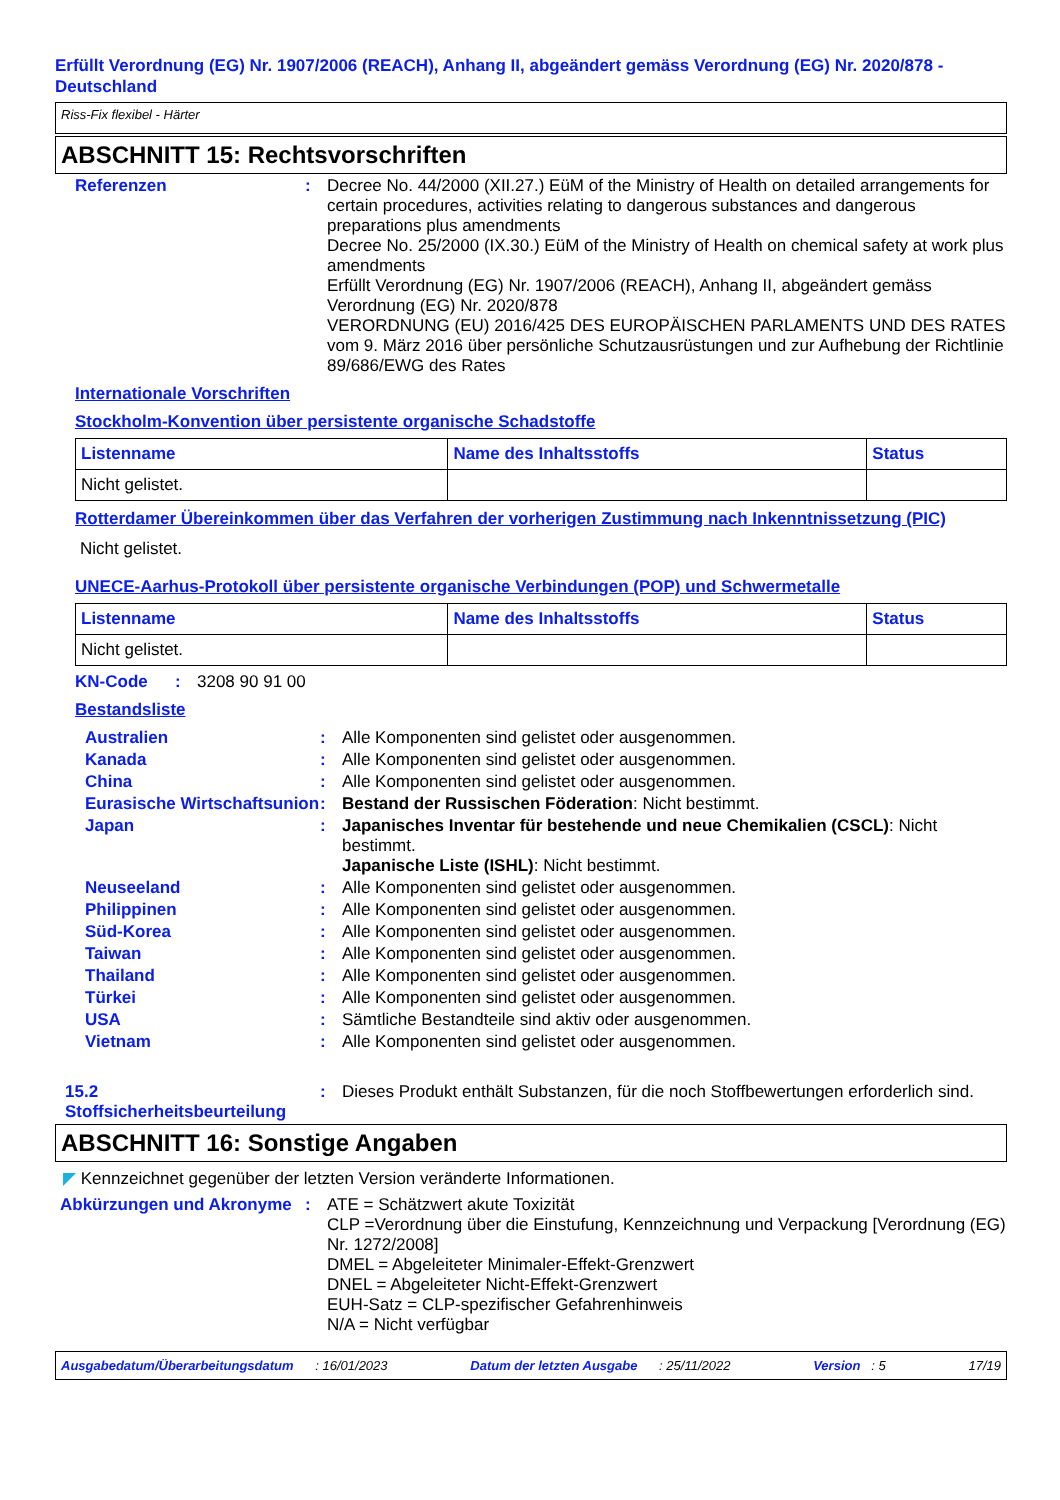Erfüllt Verordnung (EG) Nr. 1907/2006 (REACH), Anhang II, abgeändert gemäss Verordnung (EG) Nr. 2020/878 - Deutschland
Riss-Fix flexibel - Härter
ABSCHNITT 15: Rechtsvorschriften
Referenzen : Decree No. 44/2000 (XII.27.) EüM of the Ministry of Health on detailed arrangements for certain procedures, activities relating to dangerous substances and dangerous preparations plus amendments
Decree No. 25/2000 (IX.30.) EüM of the Ministry of Health on chemical safety at work plus amendments
Erfüllt Verordnung (EG) Nr. 1907/2006 (REACH), Anhang II, abgeändert gemäss Verordnung (EG) Nr. 2020/878
VERORDNUNG (EU) 2016/425 DES EUROPÄISCHEN PARLAMENTS UND DES RATES vom 9. März 2016 über persönliche Schutzausrüstungen und zur Aufhebung der Richtlinie 89/686/EWG des Rates
Internationale Vorschriften
Stockholm-Konvention über persistente organische Schadstoffe
| Listenname | Name des Inhaltsstoffs | Status |
| --- | --- | --- |
| Nicht gelistet. | | |
Rotterdamer Übereinkommen über das Verfahren der vorherigen Zustimmung nach Inkenntnissetzung (PIC)
Nicht gelistet.
UNECE-Aarhus-Protokoll über persistente organische Verbindungen (POP) und Schwermetalle
| Listenname | Name des Inhaltsstoffs | Status |
| --- | --- | --- |
| Nicht gelistet. | | |
KN-Code : 3208 90 91 00
Bestandsliste
Australien : Alle Komponenten sind gelistet oder ausgenommen.
Kanada : Alle Komponenten sind gelistet oder ausgenommen.
China : Alle Komponenten sind gelistet oder ausgenommen.
Eurasische Wirtschaftsunion
: Bestand der Russischen Föderation: Nicht bestimmt.
Japan : Japanisches Inventar für bestehende und neue Chemikalien (CSCL): Nicht bestimmt.
Japanische Liste (ISHL): Nicht bestimmt.
Neuseeland : Alle Komponenten sind gelistet oder ausgenommen.
Philippinen : Alle Komponenten sind gelistet oder ausgenommen.
Süd-Korea : Alle Komponenten sind gelistet oder ausgenommen.
Taiwan : Alle Komponenten sind gelistet oder ausgenommen.
Thailand : Alle Komponenten sind gelistet oder ausgenommen.
Türkei : Alle Komponenten sind gelistet oder ausgenommen.
USA : Sämtliche Bestandteile sind aktiv oder ausgenommen.
Vietnam : Alle Komponenten sind gelistet oder ausgenommen.
15.2 Stoffsicherheitsbeurteilung
: Dieses Produkt enthält Substanzen, für die noch Stoffbewertungen erforderlich sind.
ABSCHNITT 16: Sonstige Angaben
◤ Kennzeichnet gegenüber der letzten Version veränderte Informationen.
Abkürzungen und Akronyme : ATE = Schätzwert akute Toxizität
CLP =Verordnung über die Einstufung, Kennzeichnung und Verpackung [Verordnung (EG) Nr. 1272/2008]
DMEL = Abgeleiteter Minimaler-Effekt-Grenzwert
DNEL = Abgeleiteter Nicht-Effekt-Grenzwert
EUH-Satz = CLP-spezifischer Gefahrenhinweis
N/A = Nicht verfügbar
Ausgabedatum/Überarbeitungsdatum : 16/01/2023 Datum der letzten Ausgabe : 25/11/2022 Version : 5 17/19